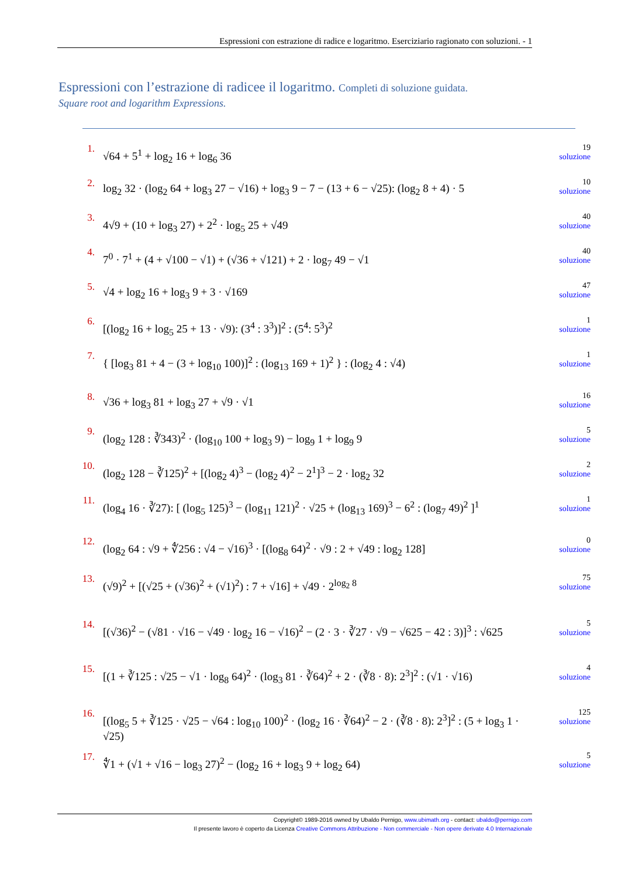Espressioni con estrazione di radice e logaritmo. Eserciziario ragionato con soluzioni. - 1
Espressioni con l’estrazione di radicee il logaritmo. Completi di soluzione guidata.
Square root and logarithm Expressions.
1.
√64 + 5<sup>1</sup> + log<sub>2</sub> 16 + log<sub>6</sub> 36
19
soluzione
2.
log<sub>2</sub> 32 · (log<sub>2</sub> 64 + log<sub>3</sub> 27 − √16) + log<sub>3</sub> 9 − 7 − (13 + 6 − √25): (log<sub>2</sub> 8 + 4) · 5
10
soluzione
3.
4√9 + (10 + log<sub>3</sub> 27) + 2<sup>2</sup> · log<sub>5</sub> 25 + √49
40
soluzione
4.
7<sup>0</sup> · 7<sup>1</sup> + (4 + √100 − √1) + (√36 + √121) + 2 · log<sub>7</sub> 49 − √1
40
soluzione
5.
√4 + log<sub>2</sub> 16 + log<sub>3</sub> 9 + 3 · √169
47
soluzione
6.
[(log<sub>2</sub> 16 + log<sub>5</sub> 25 + 13 · √9): (3<sup>4</sup> : 3<sup>3</sup>)]<sup>2</sup> : (5<sup>4</sup>: 5<sup>3</sup>)<sup>2</sup>
1
soluzione
7.
{ [log<sub>3</sub> 81 + 4 − (3 + log<sub>10</sub> 100)]<sup>2</sup> : (log<sub>13</sub> 169 + 1)<sup>2</sup> } : (log<sub>2</sub> 4 : √4)
1
soluzione
8.
√36 + log<sub>3</sub> 81 + log<sub>3</sub> 27 + √9 · √1
16
soluzione
9.
(log<sub>2</sub> 128 : ∛343)<sup>2</sup> · (log<sub>10</sub> 100 + log<sub>3</sub> 9) − log<sub>9</sub> 1 + log<sub>9</sub> 9
5
soluzione
10.
(log<sub>2</sub> 128 − ∛125)<sup>2</sup> + [(log<sub>2</sub> 4)<sup>3</sup> − (log<sub>2</sub> 4)<sup>2</sup> − 2<sup>1</sup>]<sup>3</sup> − 2 · log<sub>2</sub> 32
2
soluzione
11.
(log<sub>4</sub> 16 · ∛27): [ (log<sub>5</sub> 125)<sup>3</sup> − (log<sub>11</sub> 121)<sup>2</sup> · √25 + (log<sub>13</sub> 169)<sup>3</sup> − 6<sup>2</sup> : (log<sub>7</sub> 49)<sup>2</sup> ]<sup>1</sup>
1
soluzione
12.
(log<sub>2</sub> 64 : √9 + ∜256 : √4 − √16)<sup>3</sup> · [(log<sub>8</sub> 64)<sup>2</sup> · √9 : 2 + √49 : log<sub>2</sub> 128]
0
soluzione
13.
(√9)<sup>2</sup> + [(√25 + (√36)<sup>2</sup> + (√1)<sup>2</sup>) : 7 + √16] + √49 · 2<sup>log<sub>2</sub> 8</sup>
75
soluzione
14.
[(√36)<sup>2</sup> − (√81 · √16 − √49 · log<sub>2</sub> 16 − √16)<sup>2</sup> − (2 · 3 · ∛27 · √9 − √625 − 42 : 3)]<sup>3</sup> : √625
5
soluzione
15.
[(1 + ∛125 : √25 − √1 · log<sub>8</sub> 64)<sup>2</sup> · (log<sub>3</sub> 81 · ∛64)<sup>2</sup> + 2 · (∛8 · 8): 2<sup>3</sup>]<sup>2</sup> : (√1 · √16)
4
soluzione
16.
[(log<sub>5</sub> 5 + ∛125 · √25 − √64 : log<sub>10</sub> 100)<sup>2</sup> · (log<sub>2</sub> 16 · ∛64)<sup>2</sup> − 2 · (∛8 · 8): 2<sup>3</sup>]<sup>2</sup> : (5 + log<sub>3</sub> 1 · √25)
125
soluzione
17.
∜1 + (√1 + √16 − log<sub>3</sub> 27)<sup>2</sup> − (log<sub>2</sub> 16 + log<sub>3</sub> 9 + log<sub>2</sub> 64)
5
soluzione
Copyright© 1989-2016 owned by Ubaldo Pernigo, www.ubimath.org - contact: ubaldo@pernigo.com
Il presente lavoro è coperto da Licenza Creative Commons Attribuzione - Non commerciale - Non opere derivate 4.0 Internazionale